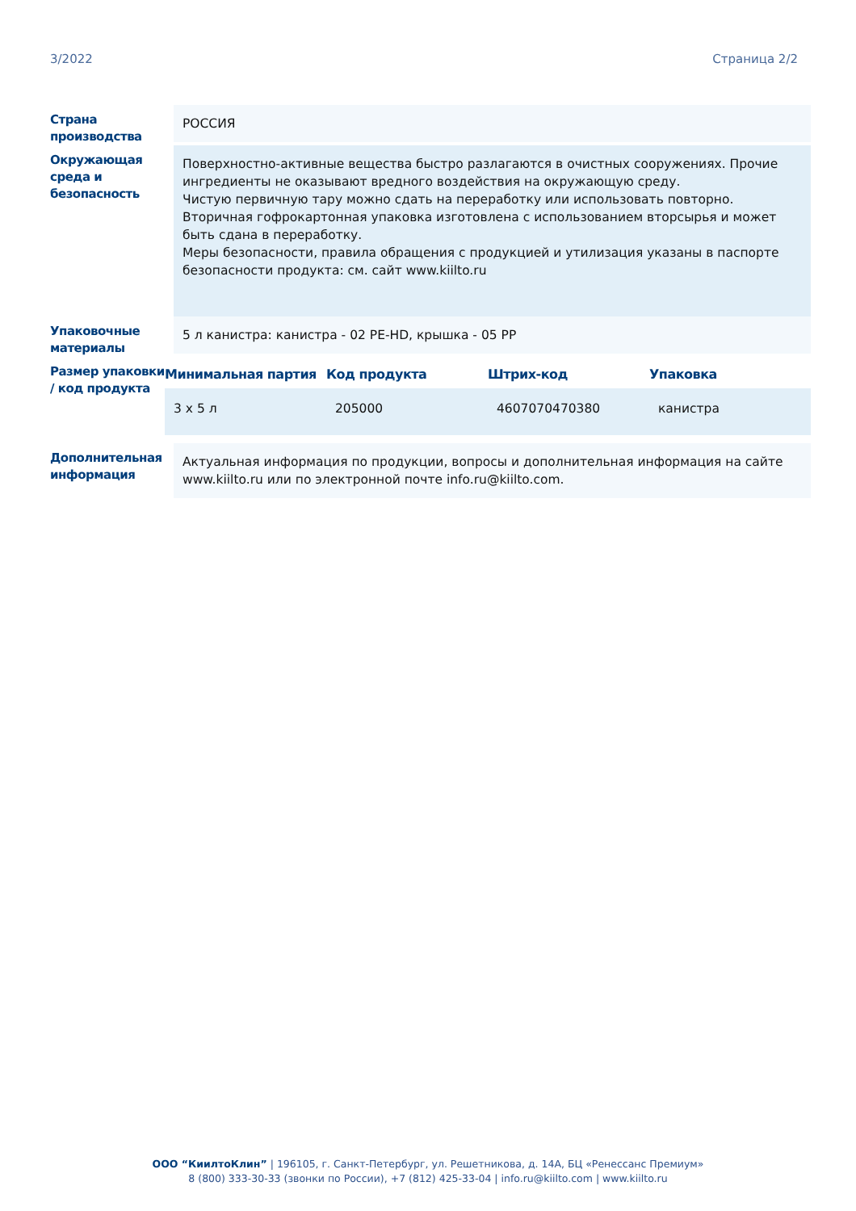3/2022 Страница 2/2
Страна производства
РОССИЯ
Окружающая среда и безопасность
Поверхностно-активные вещества быстро разлагаются в очистных сооружениях. Прочие ингредиенты не оказывают вредного воздействия на окружающую среду.
Чистую первичную тару можно сдать на переработку или использовать повторно.
Вторичная гофрокартонная упаковка изготовлена с использованием вторсырья и может быть сдана в переработку.
Меры безопасности, правила обращения с продукцией и утилизация указаны в паспорте безопасности продукта: см. сайт www.kiilto.ru
Упаковочные материалы
5 л канистра: канистра - 02 PE-HD, крышка - 05 PP
Размер упаковки / код продукта
| Минимальная партия | Код продукта | Штрих-код | Упаковка |
| --- | --- | --- | --- |
| 3 x 5 л | 205000 | 4607070470380 | канистра |
Дополнительная информация
Актуальная информация по продукции, вопросы и дополнительная информация на сайте www.kiilto.ru или по электронной почте info.ru@kiilto.com.
ООО “КиилтоКлин” | 196105, г. Санкт-Петербург, ул. Решетникова, д. 14А, БЦ «Ренессанс Премиум»
8 (800) 333-30-33 (звонки по России), +7 (812) 425-33-04 | info.ru@kiilto.com | www.kiilto.ru